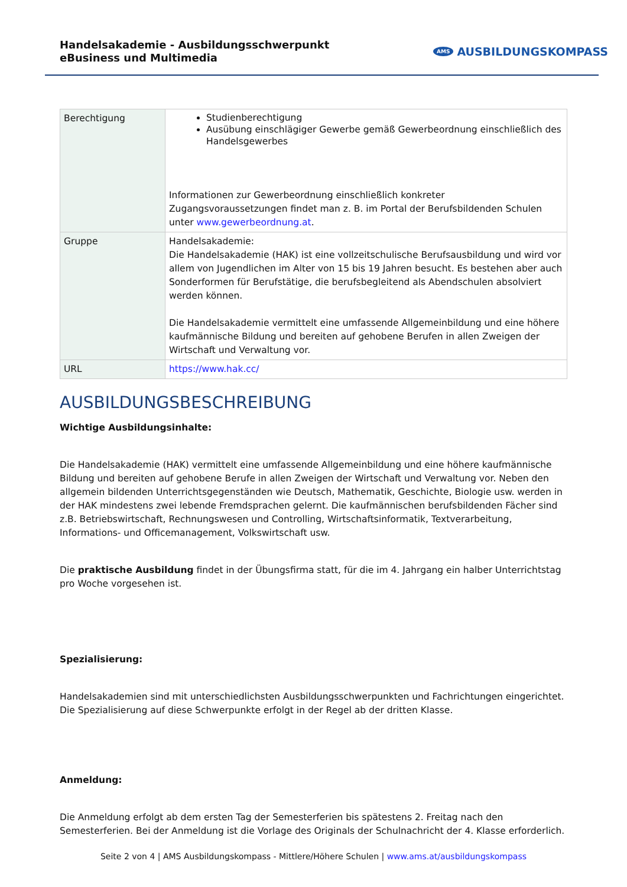Handelsakademie - Ausbildungsschwerpunkt eBusiness und Multimedia
AMS AUSBILDUNGSKOMPASS
| Berechtigung | Studienberechtigung Ausübung einschlägiger Gewerbe gemäß Gewerbeordnung einschließlich des Handelsgewerbes Informationen zur Gewerbeordnung einschließlich konkreter Zugangsvoraussetzungen findet man z. B. im Portal der Berufsbildenden Schulen unter www.gewerbeordnung.at . |
| Gruppe | Handelsakademie: Die Handelsakademie (HAK) ist eine vollzeitschulische Berufsausbildung und wird vor allem von Jugendlichen im Alter von 15 bis 19 Jahren besucht. Es bestehen aber auch Sonderformen für Berufstätige, die berufsbegleitend als Abendschulen absolviert werden können. Die Handelsakademie vermittelt eine umfassende Allgemeinbildung und eine höhere kaufmännische Bildung und bereiten auf gehobene Berufen in allen Zweigen der Wirtschaft und Verwaltung vor. |
| URL | https://www.hak.cc/ |
AUSBILDUNGSBESCHREIBUNG
Wichtige Ausbildungsinhalte:
Die Handelsakademie (HAK) vermittelt eine umfassende Allgemeinbildung und eine höhere kaufmännische Bildung und bereiten auf gehobene Berufe in allen Zweigen der Wirtschaft und Verwaltung vor. Neben den allgemein bildenden Unterrichtsgegenständen wie Deutsch, Mathematik, Geschichte, Biologie usw. werden in der HAK mindestens zwei lebende Fremdsprachen gelernt. Die kaufmännischen berufsbildenden Fächer sind z.B. Betriebswirtschaft, Rechnungswesen und Controlling, Wirtschaftsinformatik, Textverarbeitung, Informations- und Officemanagement, Volkswirtschaft usw.
Die praktische Ausbildung findet in der Übungsfirma statt, für die im 4. Jahrgang ein halber Unterrichtstag pro Woche vorgesehen ist.
Spezialisierung:
Handelsakademien sind mit unterschiedlichsten Ausbildungsschwerpunkten und Fachrichtungen eingerichtet. Die Spezialisierung auf diese Schwerpunkte erfolgt in der Regel ab der dritten Klasse.
Anmeldung:
Die Anmeldung erfolgt ab dem ersten Tag der Semesterferien bis spätestens 2. Freitag nach den Semesterferien. Bei der Anmeldung ist die Vorlage des Originals der Schulnachricht der 4. Klasse erforderlich.
Seite 2 von 4 | AMS Ausbildungskompass - Mittlere/Höhere Schulen | www.ams.at/ausbildungskompass